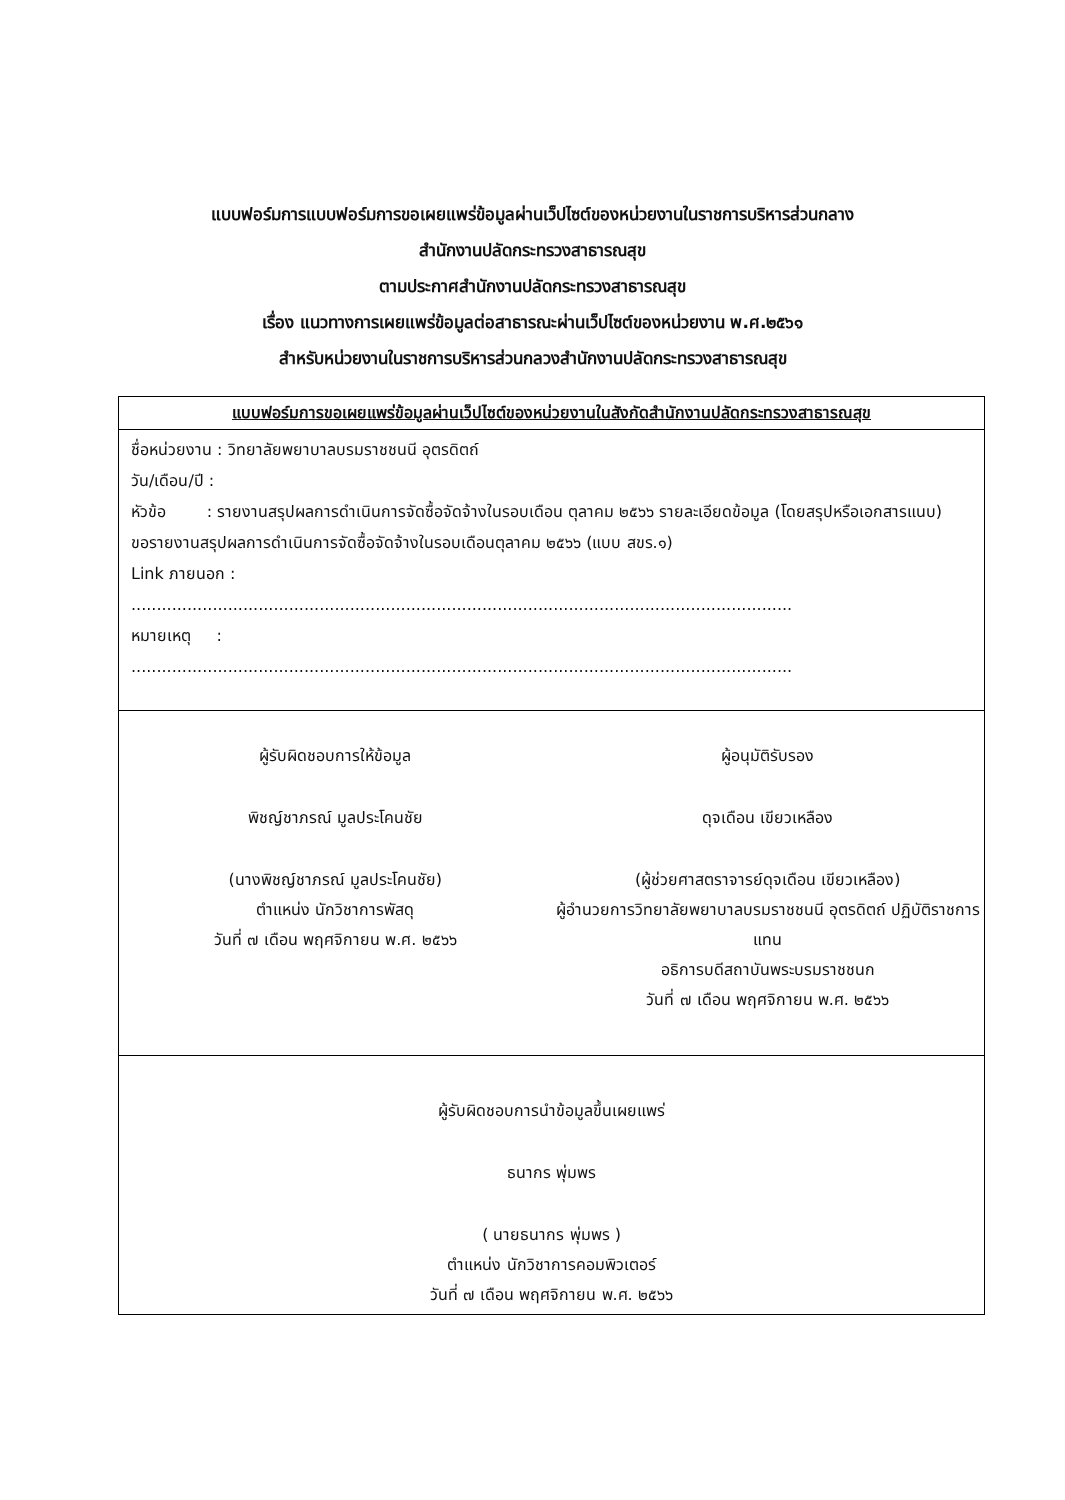แบบฟอร์มการแบบฟอร์มการขอเผยแพร่ข้อมูลผ่านเว็ปไซต์ของหน่วยงานในราชการบริหารส่วนกลาง
สำนักงานปลัดกระทรวงสาธารณสุข
ตามประกาศสำนักงานปลัดกระทรวงสาธารณสุข
เรื่อง แนวทางการเผยแพร่ข้อมูลต่อสาธารณะผ่านเว็ปไซต์ของหน่วยงาน พ.ศ.๒๕๖๑
สำหรับหน่วยงานในราชการบริหารส่วนกลวงสำนักงานปลัดกระทรวงสาธารณสุข
แบบฟอร์มการขอเผยแพร่ข้อมูลผ่านเว็ปไซต์ของหน่วยงานในสังกัดสำนักงานปลัดกระทรวงสาธารณสุข
ชื่อหน่วยงาน : วิทยาลัยพยาบาลบรมราชชนนี อุตรดิตถ์
วัน/เดือน/ปี :
หัวข้อ : รายงานสรุปผลการดำเนินการจัดซื้อจัดจ้างในรอบเดือน ตุลาคม ๒๕๖๖ รายละเอียดข้อมูล (โดยสรุปหรือเอกสารแนบ)
ขอรายงานสรุปผลการดำเนินการจัดซื้อจัดจ้างในรอบเดือนตุลาคม ๒๕๖๖ (แบบ สขร.๑)
Link ภายนอก :
..................................................................................................................................
หมายเหตุ :
..................................................................................................................................
ผู้รับผิดชอบการให้ข้อมูล
พิชญ์ชาภรณ์ มูลประโคนชัย
(นางพิชญ์ชาภรณ์ มูลประโคนชัย)
ตำแหน่ง นักวิชาการพัสดุ
วันที่ ๗ เดือน พฤศจิกายน พ.ศ. ๒๕๖๖
ผู้อนุมัติรับรอง
ดุจเดือน เขียวเหลือง
(ผู้ช่วยศาสตราจารย์ดุจเดือน เขียวเหลือง)
ผู้อำนวยการวิทยาลัยพยาบาลบรมราชชนนี อุตรดิตถ์ ปฏิบัติราชการแทน
อธิการบดีสถาบันพระบรมราชชนก
วันที่ ๗ เดือน พฤศจิกายน พ.ศ. ๒๕๖๖
ผู้รับผิดชอบการนำข้อมูลขึ้นเผยแพร่
ธนากร พุ่มพร
( นายธนากร พุ่มพร )
ตำแหน่ง นักวิชาการคอมพิวเตอร์
วันที่ ๗ เดือน พฤศจิกายน พ.ศ. ๒๕๖๖